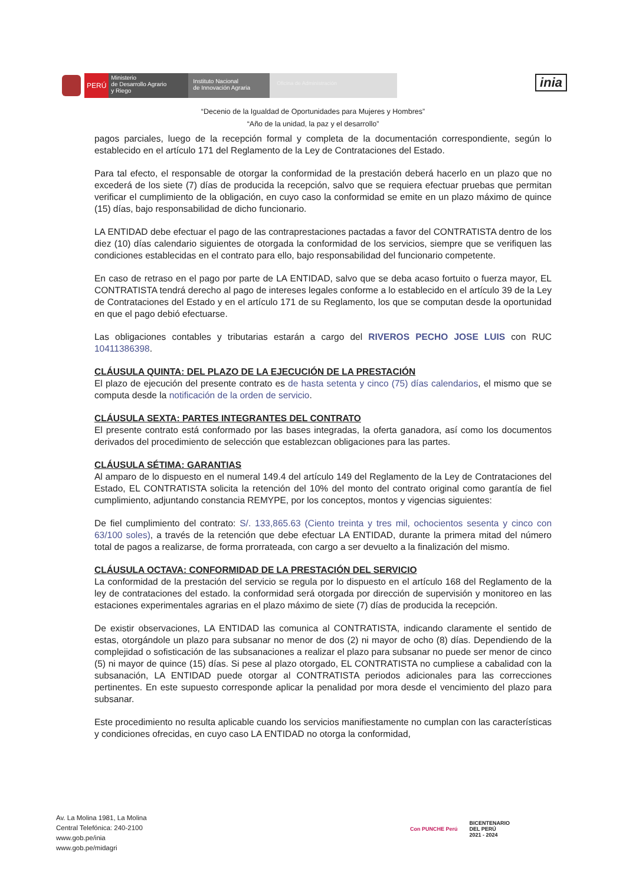PERÚ
Ministerio
de Desarrollo Agrario
y Riego
Instituto Nacional
de Innovación Agraria
Oficina de Administración
inia
“Decenio de la Igualdad de Oportunidades para Mujeres y Hombres”
“Año de la unidad, la paz y el desarrollo”
pagos parciales, luego de la recepción formal y completa de la documentación correspondiente, según lo establecido en el artículo 171 del Reglamento de la Ley de Contrataciones del Estado.
Para tal efecto, el responsable de otorgar la conformidad de la prestación deberá hacerlo en un plazo que no excederá de los siete (7) días de producida la recepción, salvo que se requiera efectuar pruebas que permitan verificar el cumplimiento de la obligación, en cuyo caso la conformidad se emite en un plazo máximo de quince (15) días, bajo responsabilidad de dicho funcionario.
LA ENTIDAD debe efectuar el pago de las contraprestaciones pactadas a favor del CONTRATISTA dentro de los diez (10) días calendario siguientes de otorgada la conformidad de los servicios, siempre que se verifiquen las condiciones establecidas en el contrato para ello, bajo responsabilidad del funcionario competente.
En caso de retraso en el pago por parte de LA ENTIDAD, salvo que se deba acaso fortuito o fuerza mayor, EL CONTRATISTA tendrá derecho al pago de intereses legales conforme a lo establecido en el artículo 39 de la Ley de Contrataciones del Estado y en el artículo 171 de su Reglamento, los que se computan desde la oportunidad en que el pago debió efectuarse.
Las obligaciones contables y tributarias estarán a cargo del RIVEROS PECHO JOSE LUIS con RUC 10411386398.
CLÁUSULA QUINTA: DEL PLAZO DE LA EJECUCIÓN DE LA PRESTACIÓN
El plazo de ejecución del presente contrato es de hasta setenta y cinco (75) días calendarios, el mismo que se computa desde la notificación de la orden de servicio.
CLÁUSULA SEXTA: PARTES INTEGRANTES DEL CONTRATO
El presente contrato está conformado por las bases integradas, la oferta ganadora, así como los documentos derivados del procedimiento de selección que establezcan obligaciones para las partes.
CLÁUSULA SÉTIMA: GARANTIAS
Al amparo de lo dispuesto en el numeral 149.4 del artículo 149 del Reglamento de la Ley de Contrataciones del Estado, EL CONTRATISTA solicita la retención del 10% del monto del contrato original como garantía de fiel cumplimiento, adjuntando constancia REMYPE, por los conceptos, montos y vigencias siguientes:
De fiel cumplimiento del contrato: S/. 133,865.63 (Ciento treinta y tres mil, ochocientos sesenta y cinco con 63/100 soles), a través de la retención que debe efectuar LA ENTIDAD, durante la primera mitad del número total de pagos a realizarse, de forma prorrateada, con cargo a ser devuelto a la finalización del mismo.
CLÁUSULA OCTAVA: CONFORMIDAD DE LA PRESTACIÓN DEL SERVICIO
La conformidad de la prestación del servicio se regula por lo dispuesto en el artículo 168 del Reglamento de la ley de contrataciones del estado. la conformidad será otorgada por dirección de supervisión y monitoreo en las estaciones experimentales agrarias en el plazo máximo de siete (7) días de producida la recepción.
De existir observaciones, LA ENTIDAD las comunica al CONTRATISTA, indicando claramente el sentido de estas, otorgándole un plazo para subsanar no menor de dos (2) ni mayor de ocho (8) días. Dependiendo de la complejidad o sofisticación de las subsanaciones a realizar el plazo para subsanar no puede ser menor de cinco (5) ni mayor de quince (15) días. Si pese al plazo otorgado, EL CONTRATISTA no cumpliese a cabalidad con la subsanación, LA ENTIDAD puede otorgar al CONTRATISTA periodos adicionales para las correcciones pertinentes. En este supuesto corresponde aplicar la penalidad por mora desde el vencimiento del plazo para subsanar.
Este procedimiento no resulta aplicable cuando los servicios manifiestamente no cumplan con las características y condiciones ofrecidas, en cuyo caso LA ENTIDAD no otorga la conformidad,
Av. La Molina 1981, La Molina
Central Telefónica: 240-2100
www.gob.pe/inia
www.gob.pe/midagri
Con PUNCHE Perú BICENTENARIO
DEL PERÚ
2021 - 2024